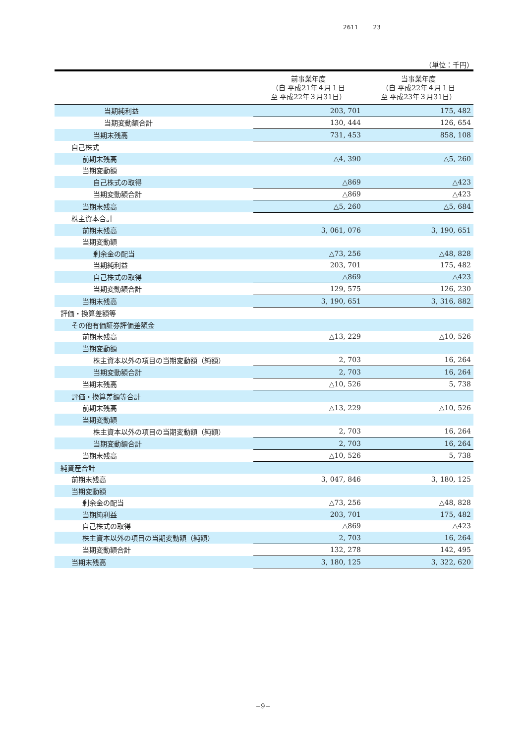2611 23
（単位：千円）
| | 前事業年度 （自 平成21年４月１日 至 平成22年３月31日） | 当事業年度 （自 平成22年４月１日 至 平成23年３月31日） |
| --- | --- | --- |
| 当期純利益 | 203, 701 | 175, 482 |
| 当期変動額合計 | 130, 444 | 126, 654 |
| 当期末残高 | 731, 453 | 858, 108 |
| 自己株式 | | |
| 前期末残高 | △4, 390 | △5, 260 |
| 当期変動額 | | |
| 自己株式の取得 | △869 | △423 |
| 当期変動額合計 | △869 | △423 |
| 当期末残高 | △5, 260 | △5, 684 |
| 株主資本合計 | | |
| 前期末残高 | 3, 061, 076 | 3, 190, 651 |
| 当期変動額 | | |
| 剰余金の配当 | △73, 256 | △48, 828 |
| 当期純利益 | 203, 701 | 175, 482 |
| 自己株式の取得 | △869 | △423 |
| 当期変動額合計 | 129, 575 | 126, 230 |
| 当期末残高 | 3, 190, 651 | 3, 316, 882 |
| 評価・換算差額等 | | |
| その他有価証券評価差額金 | | |
| 前期末残高 | △13, 229 | △10, 526 |
| 当期変動額 | | |
| 株主資本以外の項目の当期変動額（純額） | 2, 703 | 16, 264 |
| 当期変動額合計 | 2, 703 | 16, 264 |
| 当期末残高 | △10, 526 | 5, 738 |
| 評価・換算差額等合計 | | |
| 前期末残高 | △13, 229 | △10, 526 |
| 当期変動額 | | |
| 株主資本以外の項目の当期変動額（純額） | 2, 703 | 16, 264 |
| 当期変動額合計 | 2, 703 | 16, 264 |
| 当期末残高 | △10, 526 | 5, 738 |
| 純資産合計 | | |
| 前期末残高 | 3, 047, 846 | 3, 180, 125 |
| 当期変動額 | | |
| 剰余金の配当 | △73, 256 | △48, 828 |
| 当期純利益 | 203, 701 | 175, 482 |
| 自己株式の取得 | △869 | △423 |
| 株主資本以外の項目の当期変動額（純額） | 2, 703 | 16, 264 |
| 当期変動額合計 | 132, 278 | 142, 495 |
| 当期末残高 | 3, 180, 125 | 3, 322, 620 |
−9−